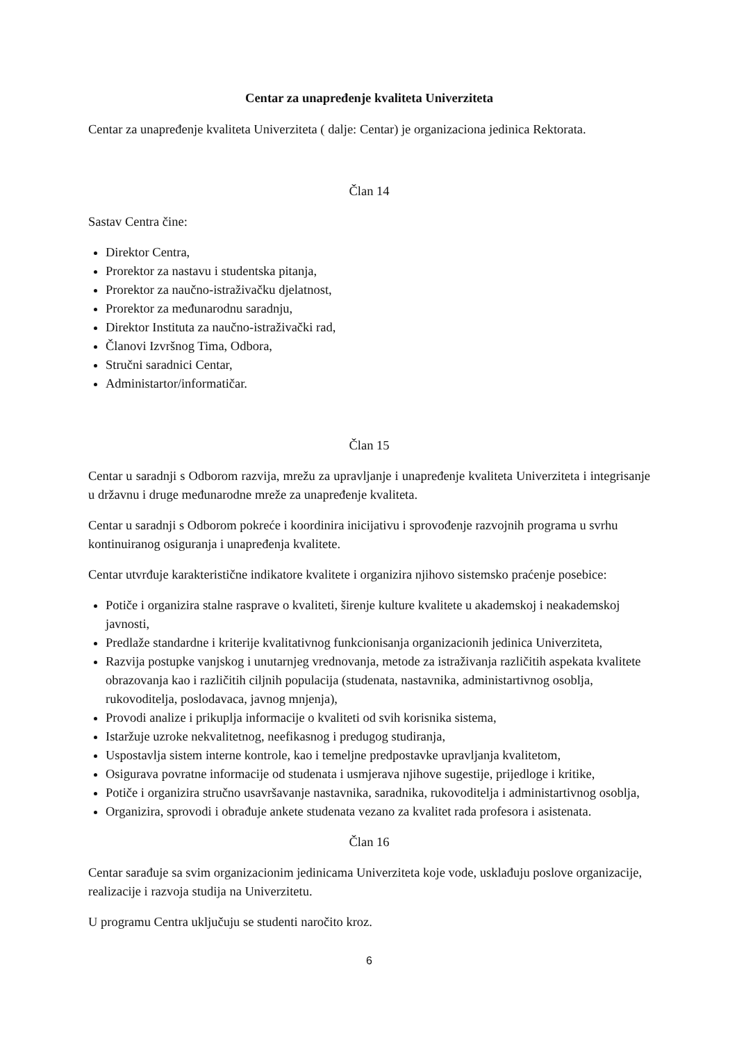Centar za unapređenje kvaliteta Univerziteta
Centar za unapređenje kvaliteta Univerziteta ( dalje: Centar) je organizaciona jedinica Rektorata.
Član 14
Sastav Centra čine:
Direktor Centra,
Prorektor za nastavu i studentska pitanja,
Prorektor za naučno-istraživačku djelatnost,
Prorektor za međunarodnu saradnju,
Direktor Instituta za naučno-istraživački rad,
Članovi Izvršnog Tima, Odbora,
Stručni saradnici Centar,
Administartor/informatičar.
Član 15
Centar u saradnji s Odborom razvija, mrežu za upravljanje i unapređenje kvaliteta Univerziteta i integrisanje u državnu i druge međunarodne mreže za unapređenje kvaliteta.
Centar u saradnji s Odborom pokreće i koordinira inicijativu i sprovođenje razvojnih programa u svrhu kontinuiranog osiguranja i unapređenja kvalitete.
Centar utvrđuje karakteristične indikatore kvalitete i organizira njihovo sistemsko praćenje posebice:
Potiče i organizira stalne rasprave o kvaliteti, širenje kulture kvalitete u akademskoj i neakademskoj javnosti,
Predlaže standardne i kriterije kvalitativnog funkcionisanja organizacionih jedinica Univerziteta,
Razvija postupke vanjskog i unutarnjeg vrednovanja, metode za istraživanja različitih aspekata kvalitete obrazovanja kao i različitih ciljnih populacija (studenata, nastavnika, administartivnog osoblja, rukovoditelja, poslodavaca, javnog mnjenja),
Provodi analize i prikuplja informacije o kvaliteti od svih korisnika sistema,
Istaržuje uzroke nekvalitetnog, neefikasnog i predugog studiranja,
Uspostavlja sistem interne kontrole, kao i temeljne predpostavke upravljanja kvalitetom,
Osigurava povratne informacije od studenata i usmjerava njihove sugestije, prijedloge i kritike,
Potiče i organizira stručno usavršavanje nastavnika, saradnika, rukovoditelja i administartivnog osoblja,
Organizira, sprovodi i obrađuje ankete studenata vezano za kvalitet rada profesora i asistenata.
Član 16
Centar sarađuje sa svim organizacionim jedinicama Univerziteta koje vode, usklađuju poslove organizacije, realizacije i razvoja studija na Univerzitetu.
U programu Centra uključuju se studenti naročito kroz.
6